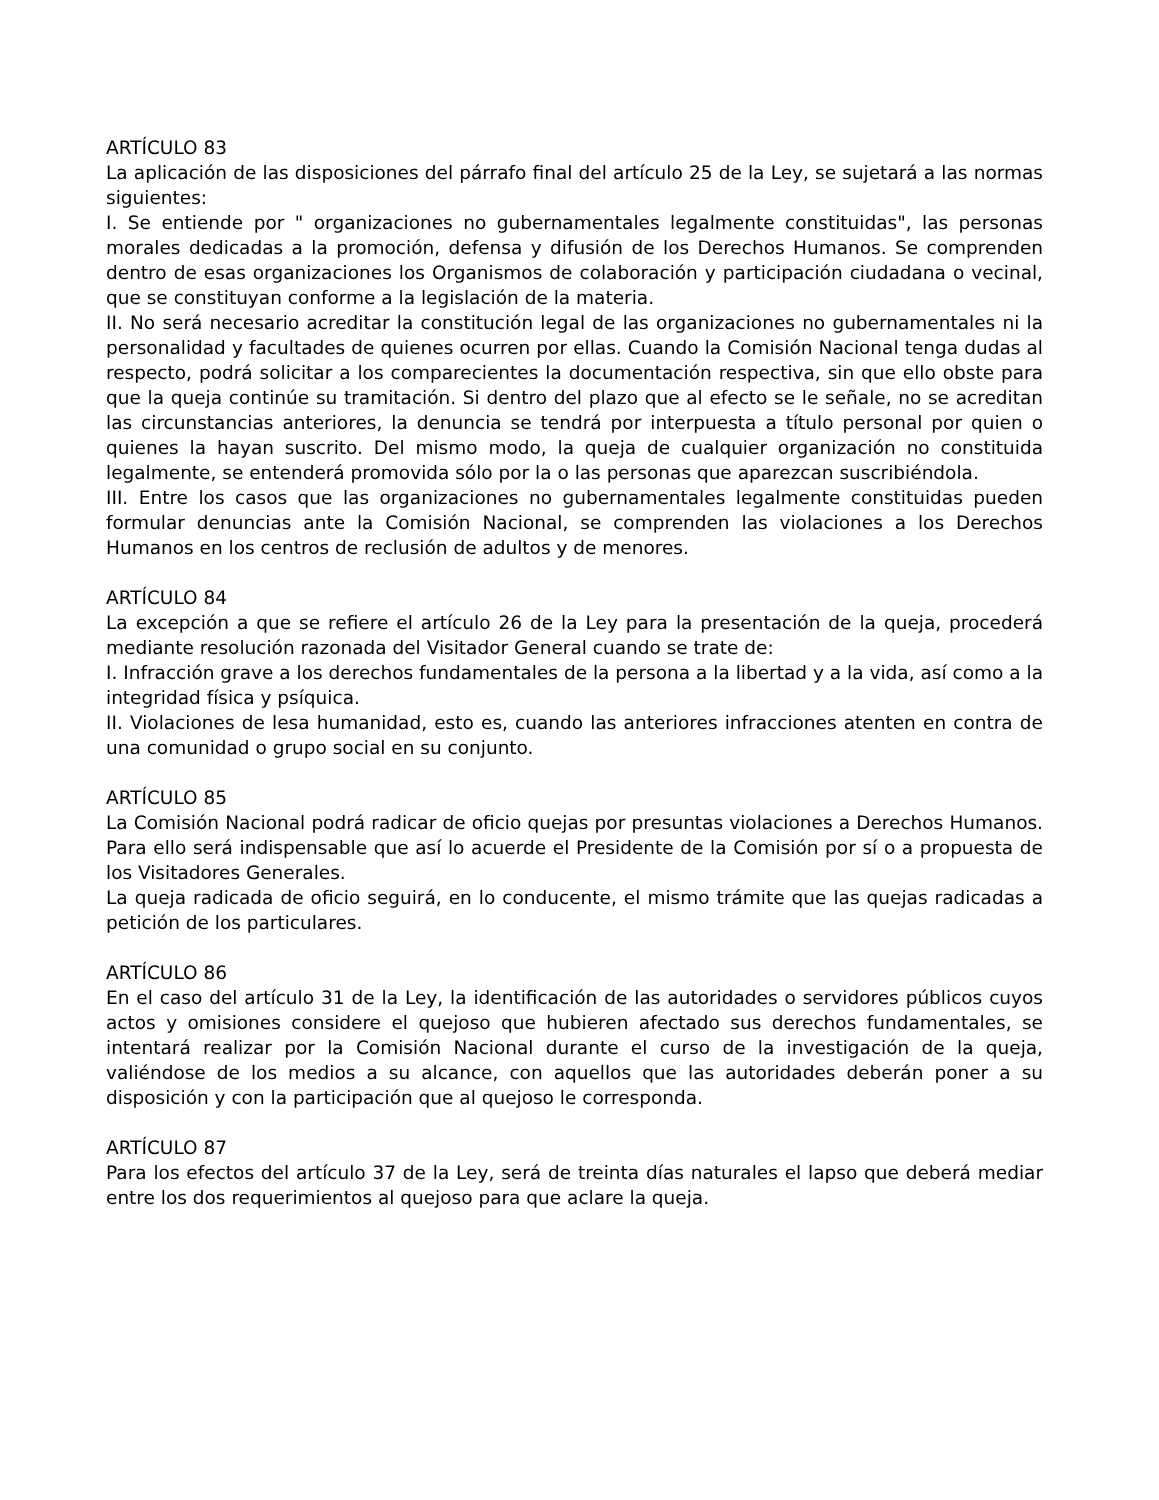ARTÍCULO 83
La aplicación de las disposiciones del párrafo final del artículo 25 de la Ley, se sujetará a las normas siguientes:
I. Se entiende por " organizaciones no gubernamentales legalmente constituidas", las personas morales dedicadas a la promoción, defensa y difusión de los Derechos Humanos. Se comprenden dentro de esas organizaciones los Organismos de colaboración y participación ciudadana o vecinal, que se constituyan conforme a la legislación de la materia.
II. No será necesario acreditar la constitución legal de las organizaciones no gubernamentales ni la personalidad y facultades de quienes ocurren por ellas. Cuando la Comisión Nacional tenga dudas al respecto, podrá solicitar a los comparecientes la documentación respectiva, sin que ello obste para que la queja continúe su tramitación. Si dentro del plazo que al efecto se le señale, no se acreditan las circunstancias anteriores, la denuncia se tendrá por interpuesta a título personal por quien o quienes la hayan suscrito. Del mismo modo, la queja de cualquier organización no constituida legalmente, se entenderá promovida sólo por la o las personas que aparezcan suscribiéndola.
III. Entre los casos que las organizaciones no gubernamentales legalmente constituidas pueden formular denuncias ante la Comisión Nacional, se comprenden las violaciones a los Derechos Humanos en los centros de reclusión de adultos y de menores.
ARTÍCULO 84
La excepción a que se refiere el artículo 26 de la Ley para la presentación de la queja, procederá mediante resolución razonada del Visitador General cuando se trate de:
I. Infracción grave a los derechos fundamentales de la persona a la libertad y a la vida, así como a la integridad física y psíquica.
II. Violaciones de lesa humanidad, esto es, cuando las anteriores infracciones atenten en contra de una comunidad o grupo social en su conjunto.
ARTÍCULO 85
La Comisión Nacional podrá radicar de oficio quejas por presuntas violaciones a Derechos Humanos. Para ello será indispensable que así lo acuerde el Presidente de la Comisión por sí o a propuesta de los Visitadores Generales.
La queja radicada de oficio seguirá, en lo conducente, el mismo trámite que las quejas radicadas a petición de los particulares.
ARTÍCULO 86
En el caso del artículo 31 de la Ley, la identificación de las autoridades o servidores públicos cuyos actos y omisiones considere el quejoso que hubieren afectado sus derechos fundamentales, se intentará realizar por la Comisión Nacional durante el curso de la investigación de la queja, valiéndose de los medios a su alcance, con aquellos que las autoridades deberán poner a su disposición y con la participación que al quejoso le corresponda.
ARTÍCULO 87
Para los efectos del artículo 37 de la Ley, será de treinta días naturales el lapso que deberá mediar entre los dos requerimientos al quejoso para que aclare la queja.